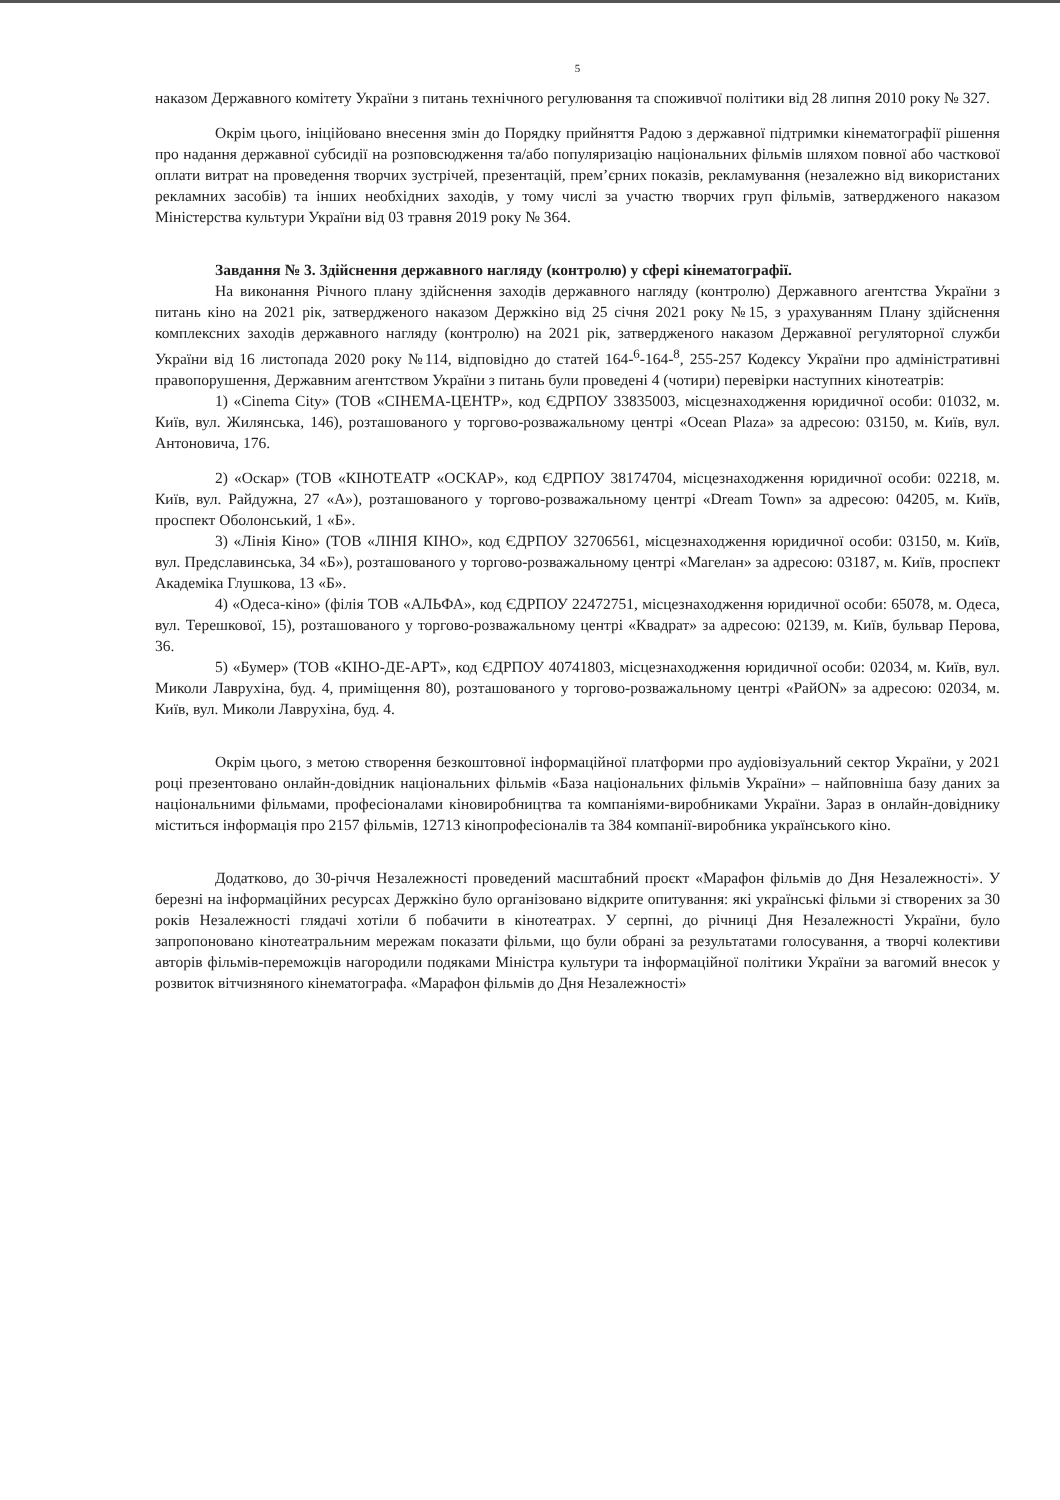5
наказом Державного комітету України з питань технічного регулювання та споживчої політики від 28 липня 2010 року № 327.
Окрім цього, ініційовано внесення змін до Порядку прийняття Радою з державної підтримки кінематографії рішення про надання державної субсидії на розповсюдження та/або популяризацію національних фільмів шляхом повної або часткової оплати витрат на проведення творчих зустрічей, презентацій, прем’єрних показів, рекламування (незалежно від використаних рекламних засобів) та інших необхідних заходів, у тому числі за участю творчих груп фільмів, затвердженого наказом Міністерства культури України від 03 травня 2019 року № 364.
Завдання № 3. Здійснення державного нагляду (контролю) у сфері кінематографії.
На виконання Річного плану здійснення заходів державного нагляду (контролю) Державного агентства України з питань кіно на 2021 рік, затвердженого наказом Держкіно від 25 січня 2021 року №15, з урахуванням Плану здійснення комплексних заходів державного нагляду (контролю) на 2021 рік, затвердженого наказом Державної регуляторної служби України від 16 листопада 2020 року №114, відповідно до статей 164-<sup>6</sup>-164-<sup>8</sup>, 255-257 Кодексу України про адміністративні правопорушення, Державним агентством України з питань були проведені 4 (чотири) перевірки наступних кінотеатрів:
1) «Cinema City» (ТОВ «СІНЕМА-ЦЕНТР», код ЄДРПОУ 33835003, місцезнаходження юридичної особи: 01032, м. Київ, вул. Жилянська, 146), розташованого у торгово-розважальному центрі «Ocean Plaza» за адресою: 03150, м. Київ, вул. Антоновича, 176.
2) «Оскар» (ТОВ «КІНОТЕАТР «ОСКАР», код ЄДРПОУ 38174704, місцезнаходження юридичної особи: 02218, м. Київ, вул. Райдужна, 27 «А»), розташованого у торгово-розважальному центрі «Dream Town» за адресою: 04205, м. Київ, проспект Оболонський, 1 «Б».
3) «Лінія Кіно» (ТОВ «ЛІНІЯ КІНО», код ЄДРПОУ 32706561, місцезнаходження юридичної особи: 03150, м. Київ, вул. Предславинська, 34 «Б»), розташованого у торгово-розважальному центрі «Магелан» за адресою: 03187, м. Київ, проспект Академіка Глушкова, 13 «Б».
4) «Одеса-кіно» (філія ТОВ «АЛЬФА», код ЄДРПОУ 22472751, місцезнаходження юридичної особи: 65078, м. Одеса, вул. Терешкової, 15), розташованого у торгово-розважальному центрі «Квадрат» за адресою: 02139, м. Київ, бульвар Перова, 36.
5) «Бумер» (ТОВ «КІНО-ДЕ-АРТ», код ЄДРПОУ 40741803, місцезнаходження юридичної особи: 02034, м. Київ, вул. Миколи Лаврухіна, буд. 4, приміщення 80), розташованого у торгово-розважальному центрі «РайON» за адресою: 02034, м. Київ, вул. Миколи Лаврухіна, буд. 4.
Окрім цього, з метою створення безкоштовної інформаційної платформи про аудіовізуальний сектор України, у 2021 році презентовано онлайн-довідник національних фільмів «База національних фільмів України» – найповніша базу даних за національними фільмами, професіоналами кіновиробництва та компаніями-виробниками України. Зараз в онлайн-довіднику міститься інформація про 2157 фільмів, 12713 кінопрофесіоналів та 384 компанії-виробника українського кіно.
Додатково, до 30-річчя Незалежності проведений масштабний проєкт «Марафон фільмів до Дня Незалежності». У березні на інформаційних ресурсах Держкіно було організовано відкрите опитування: які українські фільми зі створених за 30 років Незалежності глядачі хотіли б побачити в кінотеатрах. У серпні, до річниці Дня Незалежності України, було запропоновано кінотеатральним мережам показати фільми, що були обрані за результатами голосування, а творчі колективи авторів фільмів-переможців нагородили подяками Міністра культури та інформаційної політики України за вагомий внесок у розвиток вітчизняного кінематографа. «Марафон фільмів до Дня Незалежності»